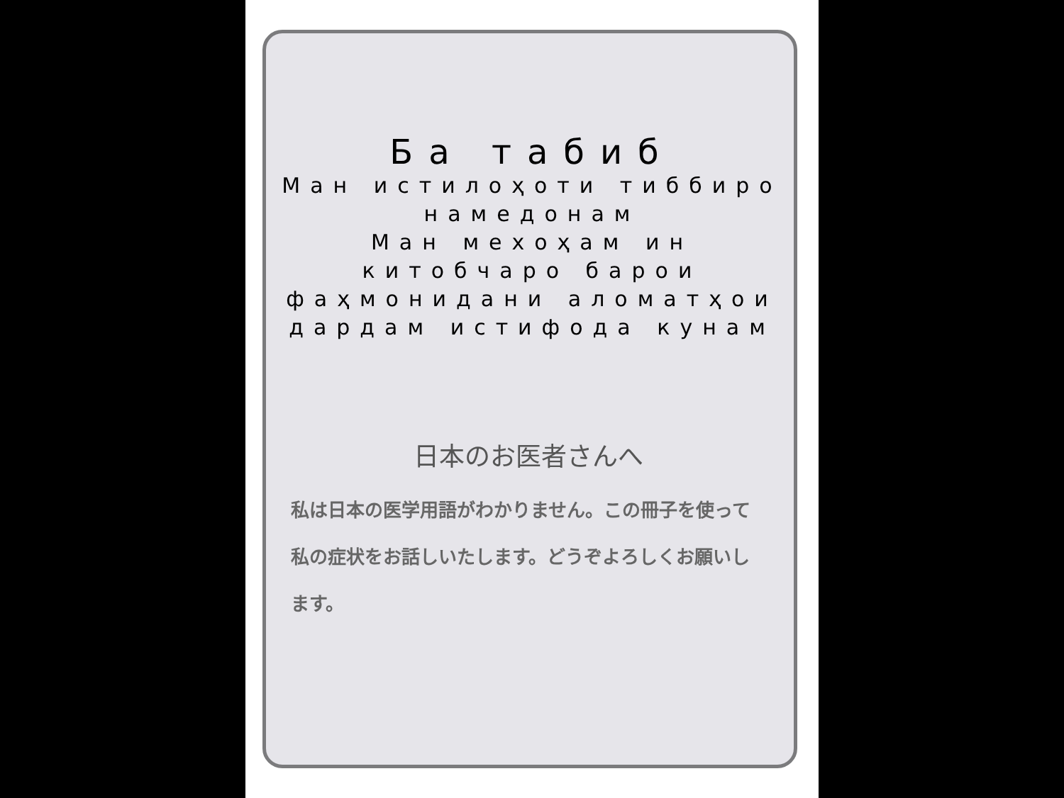Ба табиб
Ман истилоҳоти тиббиро намедонам
Ман мехоҳам ин китобчаро барои фаҳмонидани аломатҳои дардам истифода кунам
日本のお医者さんへ
私は日本の医学用語がわかりません。この冊子を使って私の症状をお話しいたします。どうぞよろしくお願いします。